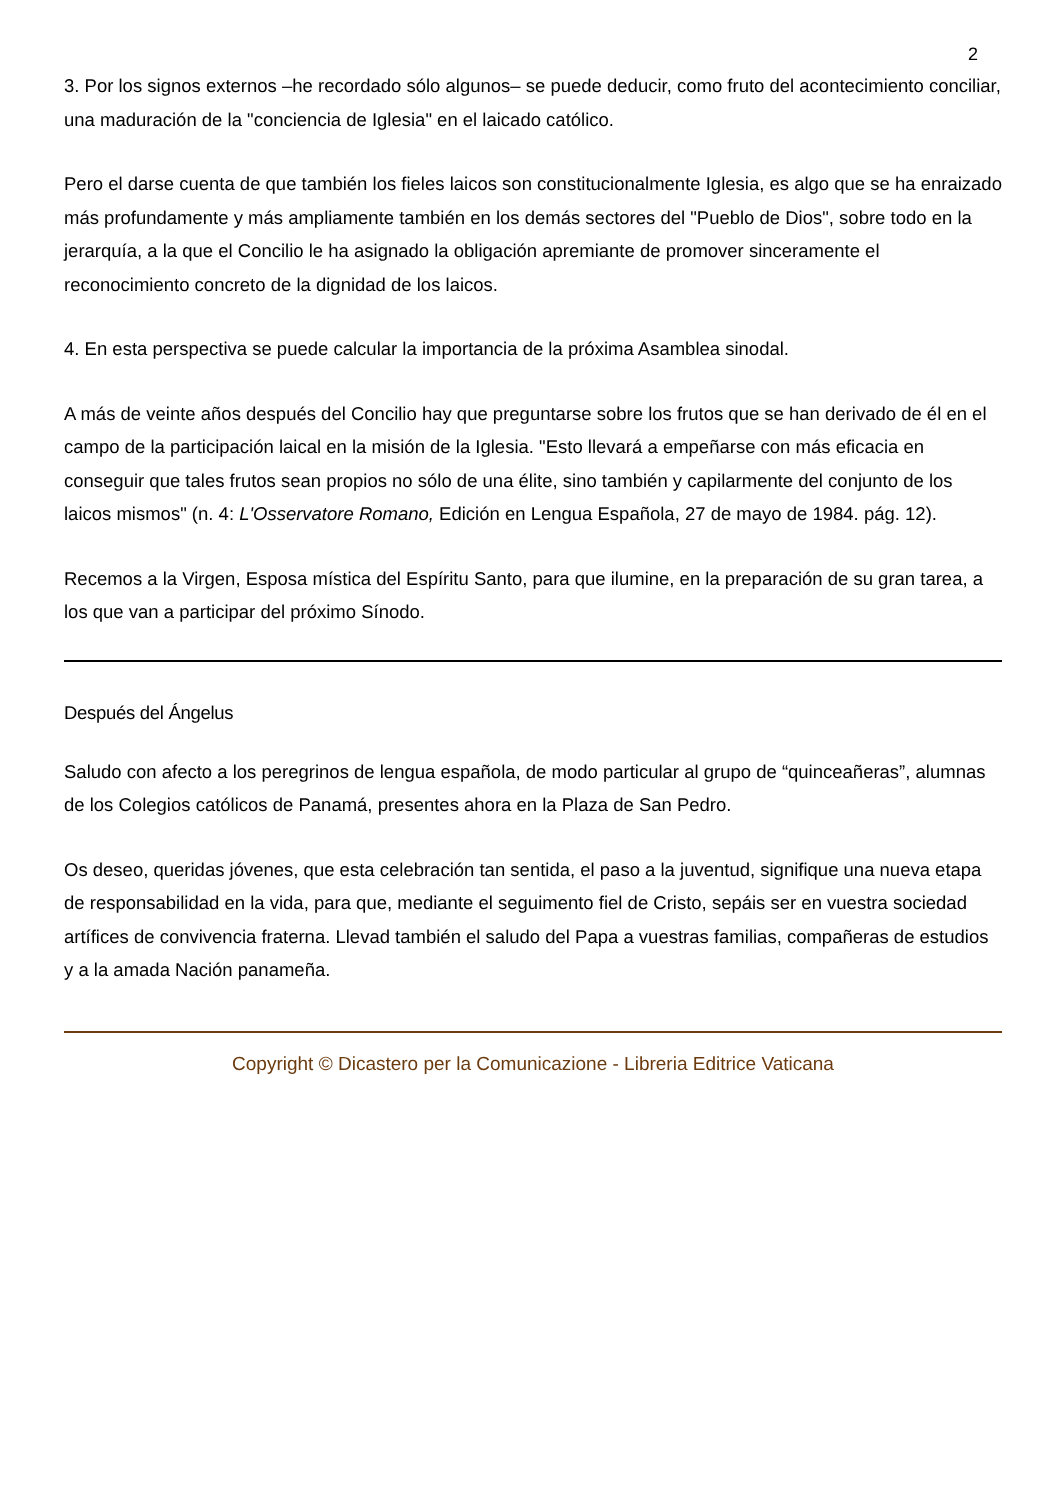2
3. Por los signos externos –he recordado sólo algunos– se puede deducir, como fruto del acontecimiento conciliar, una maduración de la "conciencia de Iglesia" en el laicado católico.
Pero el darse cuenta de que también los fieles laicos son constitucionalmente Iglesia, es algo que se ha enraizado más profundamente y más ampliamente también en los demás sectores del "Pueblo de Dios", sobre todo en la jerarquía, a la que el Concilio le ha asignado la obligación apremiante de promover sinceramente el reconocimiento concreto de la dignidad de los laicos.
4. En esta perspectiva se puede calcular la importancia de la próxima Asamblea sinodal.
A más de veinte años después del Concilio hay que preguntarse sobre los frutos que se han derivado de él en el campo de la participación laical en la misión de la Iglesia. "Esto llevará a empeñarse con más eficacia en conseguir que tales frutos sean propios no sólo de una élite, sino también y capilarmente del conjunto de los laicos mismos" (n. 4: L'Osservatore Romano, Edición en Lengua Española, 27 de mayo de 1984. pág. 12).
Recemos a la Virgen, Esposa mística del Espíritu Santo, para que ilumine, en la preparación de su gran tarea, a los que van a participar del próximo Sínodo.
Después del Ángelus
Saludo con afecto a los peregrinos de lengua española, de modo particular al grupo de “quinceañeras”, alumnas de los Colegios católicos de Panamá, presentes ahora en la Plaza de San Pedro.
Os deseo, queridas jóvenes, que esta celebración tan sentida, el paso a la juventud, signifique una nueva etapa de responsabilidad en la vida, para que, mediante el seguimento fiel de Cristo, sepáis ser en vuestra sociedad artífices de convivencia fraterna. Llevad también el saludo del Papa a vuestras familias, compañeras de estudios y a la amada Nación panameña.
Copyright © Dicastero per la Comunicazione - Libreria Editrice Vaticana